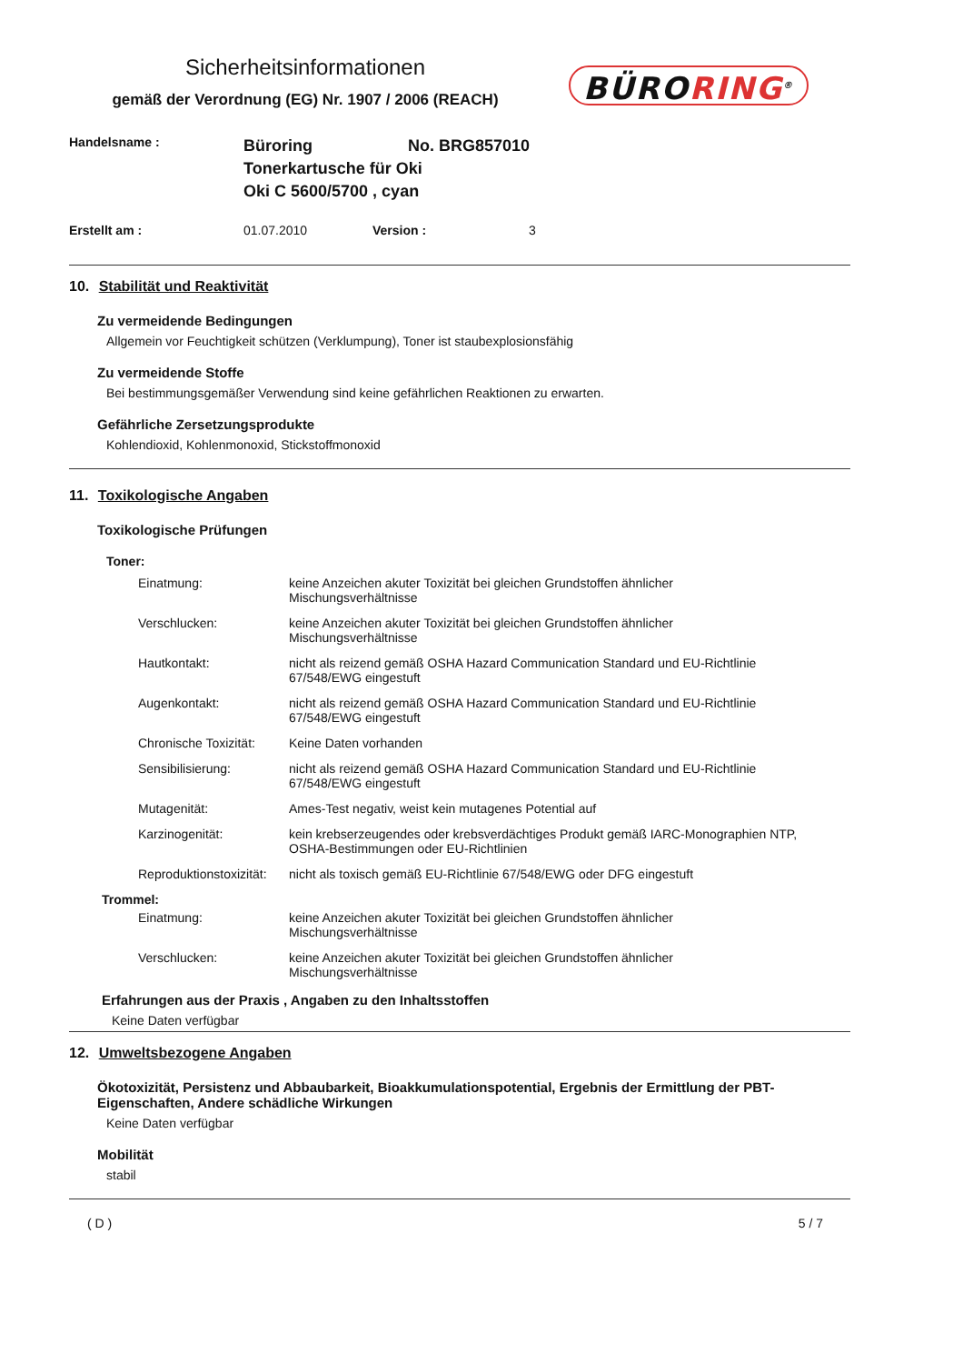Sicherheitsinformationen
gemäß der Verordnung (EG) Nr. 1907 / 2006 (REACH)
BÜRORING<sup>®</sup>
Handelsname :
Büroring No. BRG857010
Tonerkartusche für Oki
Oki C 5600/5700 , cyan
Erstellt am : 01.07.2010 Version : 3
10. Stabilität und Reaktivität
Zu vermeidende Bedingungen
Allgemein vor Feuchtigkeit schützen (Verklumpung), Toner ist staubexplosionsfähig
Zu vermeidende Stoffe
Bei bestimmungsgemäßer Verwendung sind keine gefährlichen Reaktionen zu erwarten.
Gefährliche Zersetzungsprodukte
Kohlendioxid, Kohlenmonoxid, Stickstoffmonoxid
11. Toxikologische Angaben
Toxikologische Prüfungen
Toner:
Einatmung: keine Anzeichen akuter Toxizität bei gleichen Grundstoffen ähnlicher Mischungsverhältnisse
Verschlucken: keine Anzeichen akuter Toxizität bei gleichen Grundstoffen ähnlicher Mischungsverhältnisse
Hautkontakt: nicht als reizend gemäß OSHA Hazard Communication Standard und EU-Richtlinie 67/548/EWG eingestuft
Augenkontakt: nicht als reizend gemäß OSHA Hazard Communication Standard und EU-Richtlinie 67/548/EWG eingestuft
Chronische Toxizität:
Keine Daten vorhanden
Sensibilisierung: nicht als reizend gemäß OSHA Hazard Communication Standard und EU-Richtlinie 67/548/EWG eingestuft
Mutagenität: Ames-Test negativ, weist kein mutagenes Potential auf
Karzinogenität: kein krebserzeugendes oder krebsverdächtiges Produkt gemäß IARC-Monographien NTP, OSHA-Bestimmungen oder EU-Richtlinien
Reproduktionstoxizität:
nicht als toxisch gemäß EU-Richtlinie 67/548/EWG oder DFG eingestuft
Trommel:
Einatmung: keine Anzeichen akuter Toxizität bei gleichen Grundstoffen ähnlicher Mischungsverhältnisse
Verschlucken: keine Anzeichen akuter Toxizität bei gleichen Grundstoffen ähnlicher Mischungsverhältnisse
Erfahrungen aus der Praxis , Angaben zu den Inhaltsstoffen
Keine Daten verfügbar
12. Umweltsbezogene Angaben
Ökotoxizität, Persistenz und Abbaubarkeit, Bioakkumulationspotential, Ergebnis der Ermittlung der PBT-Eigenschaften, Andere schädliche Wirkungen
Keine Daten verfügbar
Mobilität
stabil
( D ) 5 / 7